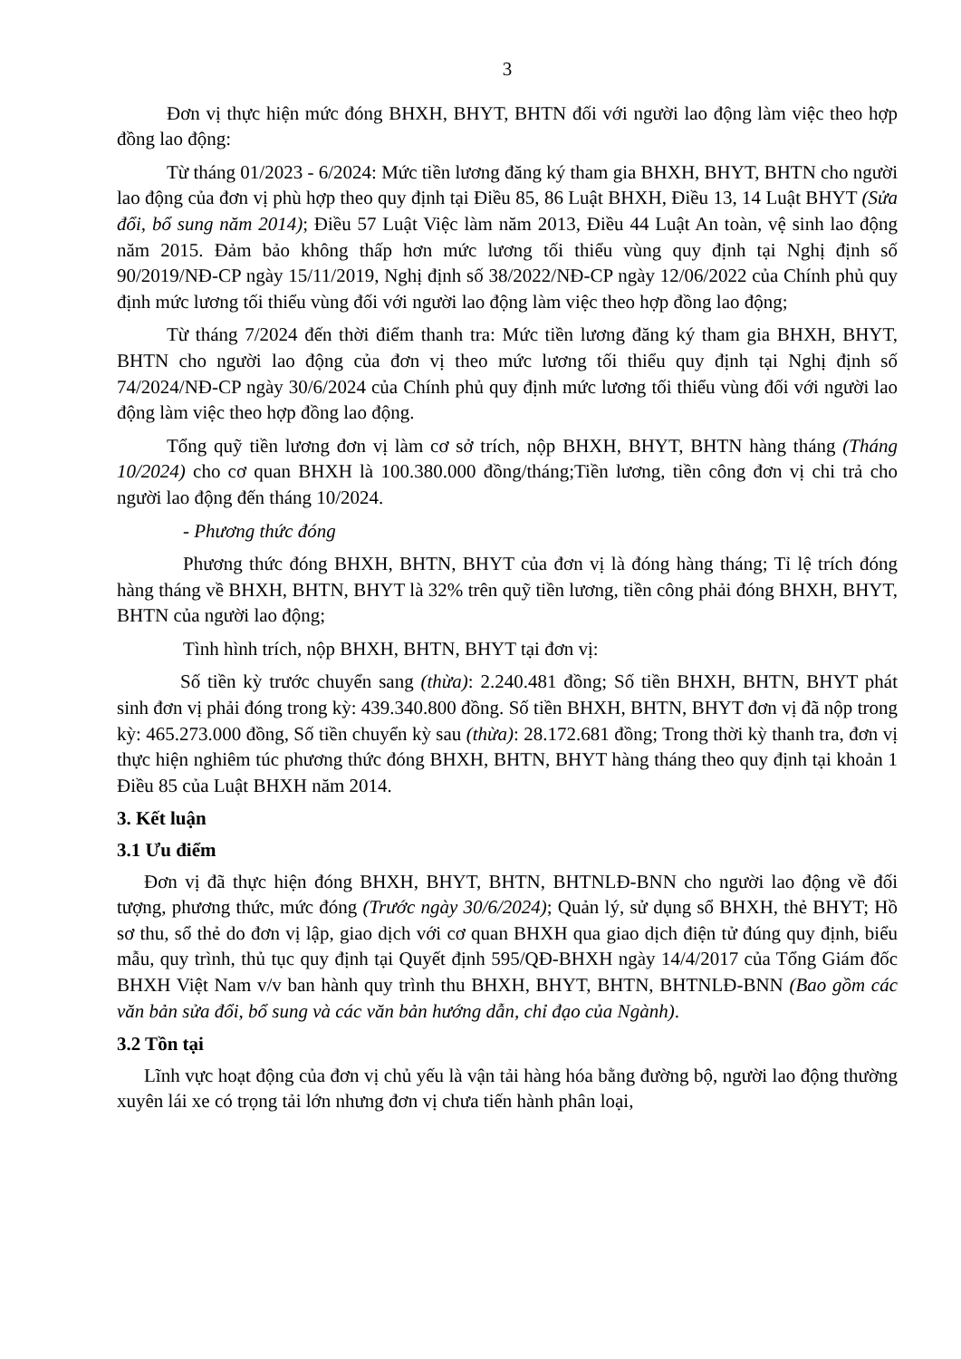3
Đơn vị thực hiện mức đóng BHXH, BHYT, BHTN đối với người lao động làm việc theo hợp đồng lao động:
Từ tháng 01/2023 - 6/2024: Mức tiền lương đăng ký tham gia BHXH, BHYT, BHTN cho người lao động của đơn vị phù hợp theo quy định tại Điều 85, 86 Luật BHXH, Điều 13, 14 Luật BHYT (Sửa đổi, bổ sung năm 2014); Điều 57 Luật Việc làm năm 2013, Điều 44 Luật An toàn, vệ sinh lao động năm 2015. Đảm bảo không thấp hơn mức lương tối thiểu vùng quy định tại Nghị định số 90/2019/NĐ-CP ngày 15/11/2019, Nghị định số 38/2022/NĐ-CP ngày 12/06/2022 của Chính phủ quy định mức lương tối thiểu vùng đối với người lao động làm việc theo hợp đồng lao động;
Từ tháng 7/2024 đến thời điểm thanh tra: Mức tiền lương đăng ký tham gia BHXH, BHYT, BHTN cho người lao động của đơn vị theo mức lương tối thiểu quy định tại Nghị định số 74/2024/NĐ-CP ngày 30/6/2024 của Chính phủ quy định mức lương tối thiểu vùng đối với người lao động làm việc theo hợp đồng lao động.
Tổng quỹ tiền lương đơn vị làm cơ sở trích, nộp BHXH, BHYT, BHTN hàng tháng (Tháng 10/2024) cho cơ quan BHXH là 100.380.000 đồng/tháng;Tiền lương, tiền công đơn vị chi trả cho người lao động đến tháng 10/2024.
- Phương thức đóng
Phương thức đóng BHXH, BHTN, BHYT của đơn vị là đóng hàng tháng; Tỉ lệ trích đóng hàng tháng về BHXH, BHTN, BHYT là 32% trên quỹ tiền lương, tiền công phải đóng BHXH, BHYT, BHTN của người lao động;
Tình hình trích, nộp BHXH, BHTN, BHYT tại đơn vị:
Số tiền kỳ trước chuyển sang (thừa): 2.240.481 đồng; Số tiền BHXH, BHTN, BHYT phát sinh đơn vị phải đóng trong kỳ: 439.340.800 đồng. Số tiền BHXH, BHTN, BHYT đơn vị đã nộp trong kỳ: 465.273.000 đồng, Số tiền chuyển kỳ sau (thừa): 28.172.681 đồng; Trong thời kỳ thanh tra, đơn vị thực hiện nghiêm túc phương thức đóng BHXH, BHTN, BHYT hàng tháng theo quy định tại khoản 1 Điều 85 của Luật BHXH năm 2014.
3. Kết luận
3.1 Ưu điểm
Đơn vị đã thực hiện đóng BHXH, BHYT, BHTN, BHTNLĐ-BNN cho người lao động về đối tượng, phương thức, mức đóng (Trước ngày 30/6/2024); Quản lý, sử dụng sổ BHXH, thẻ BHYT; Hồ sơ thu, sổ thẻ do đơn vị lập, giao dịch với cơ quan BHXH qua giao dịch điện tử đúng quy định, biểu mẫu, quy trình, thủ tục quy định tại Quyết định 595/QĐ-BHXH ngày 14/4/2017 của Tổng Giám đốc BHXH Việt Nam v/v ban hành quy trình thu BHXH, BHYT, BHTN, BHTNLĐ-BNN (Bao gồm các văn bản sửa đổi, bổ sung và các văn bản hướng dẫn, chỉ đạo của Ngành).
3.2 Tồn tại
Lĩnh vực hoạt động của đơn vị chủ yếu là vận tải hàng hóa bằng đường bộ, người lao động thường xuyên lái xe có trọng tải lớn nhưng đơn vị chưa tiến hành phân loại,